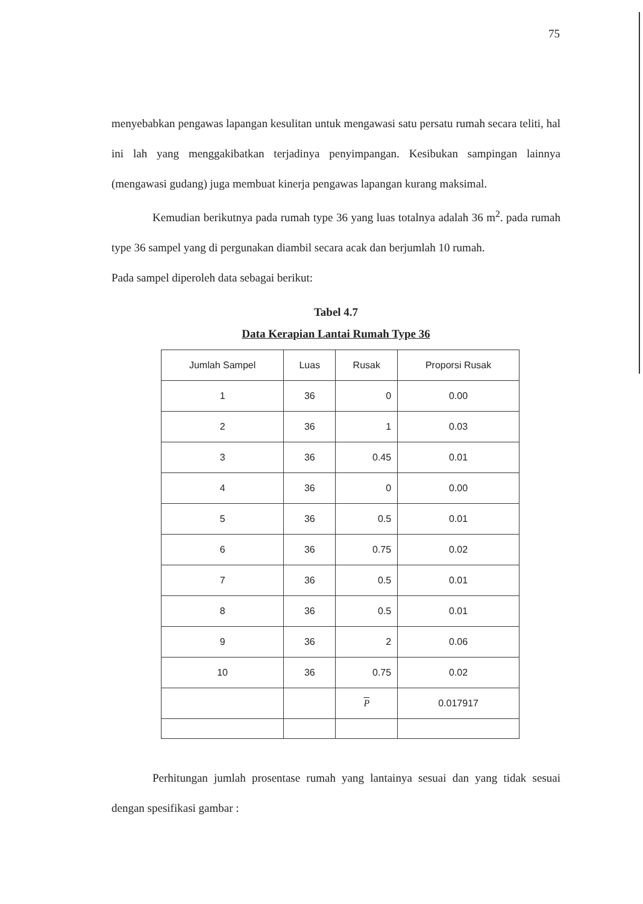75
menyebabkan pengawas lapangan kesulitan untuk mengawasi satu persatu rumah secara teliti, hal ini lah yang menggakibatkan terjadinya penyimpangan. Kesibukan sampingan lainnya (mengawasi gudang) juga membuat kinerja pengawas lapangan kurang maksimal.
Kemudian berikutnya pada rumah type 36 yang luas totalnya adalah 36 m<sup>2</sup>. pada rumah type 36 sampel yang di pergunakan diambil secara acak dan berjumlah 10 rumah.
Pada sampel diperoleh data sebagai berikut:
Tabel 4.7
Data Kerapian Lantai Rumah Type 36
| Jumlah Sampel | Luas | Rusak | Proporsi Rusak |
| --- | --- | --- | --- |
| 1 | 36 | 0 | 0.00 |
| 2 | 36 | 1 | 0.03 |
| 3 | 36 | 0.45 | 0.01 |
| 4 | 36 | 0 | 0.00 |
| 5 | 36 | 0.5 | 0.01 |
| 6 | 36 | 0.75 | 0.02 |
| 7 | 36 | 0.5 | 0.01 |
| 8 | 36 | 0.5 | 0.01 |
| 9 | 36 | 2 | 0.06 |
| 10 | 36 | 0.75 | 0.02 |
| | | P | 0.017917 |
Perhitungan jumlah prosentase rumah yang lantainya sesuai dan yang tidak sesuai dengan spesifikasi gambar :